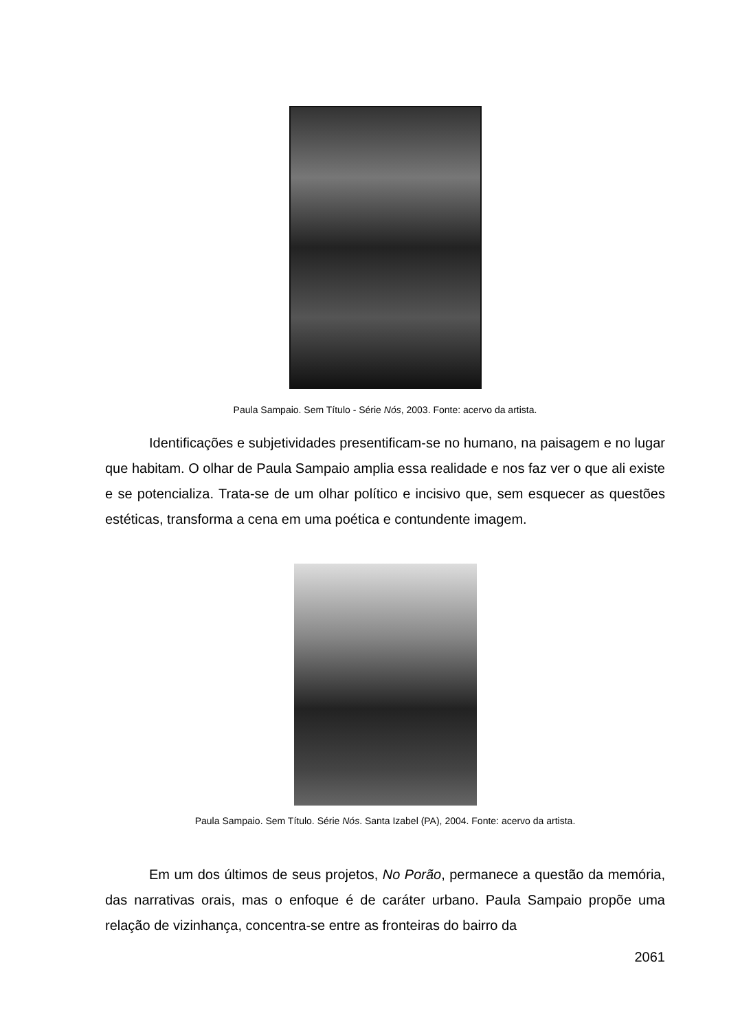Paula Sampaio. Sem Título - Série Nós, 2003. Fonte: acervo da artista.
Identificações e subjetividades presentificam-se no humano, na paisagem e no lugar que habitam. O olhar de Paula Sampaio amplia essa realidade e nos faz ver o que ali existe e se potencializa. Trata-se de um olhar político e incisivo que, sem esquecer as questões estéticas, transforma a cena em uma poética e contundente imagem.
Paula Sampaio. Sem Título. Série Nós. Santa Izabel (PA), 2004. Fonte: acervo da artista.
Em um dos últimos de seus projetos, No Porão, permanece a questão da memória, das narrativas orais, mas o enfoque é de caráter urbano. Paula Sampaio propõe uma relação de vizinhança, concentra-se entre as fronteiras do bairro da
2061